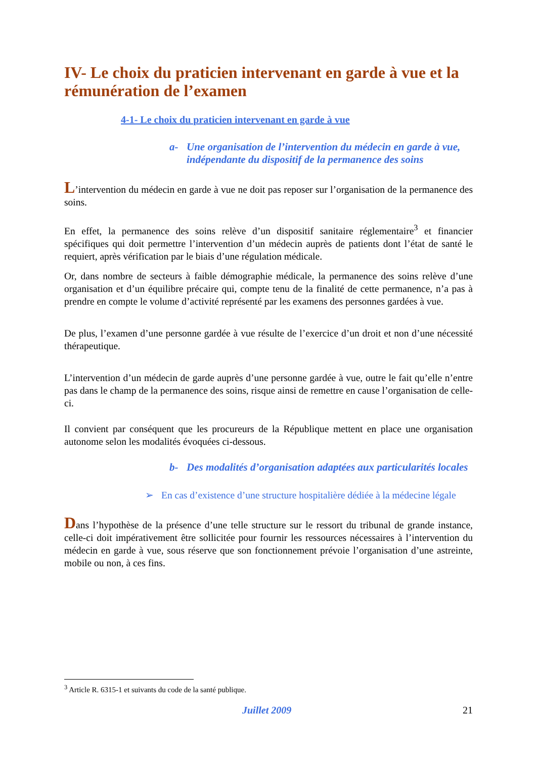IV- Le choix du praticien intervenant en garde à vue et la rémunération de l’examen
4-1- Le choix du praticien intervenant en garde à vue
a- Une organisation de l’intervention du médecin en garde à vue, indépendante du dispositif de la permanence des soins
L’intervention du médecin en garde à vue ne doit pas reposer sur l’organisation de la permanence des soins.
En effet, la permanence des soins relève d’un dispositif sanitaire réglementaire<sup>3</sup> et financier spécifiques qui doit permettre l’intervention d’un médecin auprès de patients dont l’état de santé le requiert, après vérification par le biais d’une régulation médicale.
Or, dans nombre de secteurs à faible démographie médicale, la permanence des soins relève d’une organisation et d’un équilibre précaire qui, compte tenu de la finalité de cette permanence, n’a pas à prendre en compte le volume d’activité représenté par les examens des personnes gardées à vue.
De plus, l’examen d’une personne gardée à vue résulte de l’exercice d’un droit et non d’une nécessité thérapeutique.
L’intervention d’un médecin de garde auprès d’une personne gardée à vue, outre le fait qu’elle n’entre pas dans le champ de la permanence des soins, risque ainsi de remettre en cause l’organisation de celle-ci.
Il convient par conséquent que les procureurs de la République mettent en place une organisation autonome selon les modalités évoquées ci-dessous.
b- Des modalités d’organisation adaptées aux particularités locales
➢ En cas d’existence d’une structure hospitalière dédiée à la médecine légale
Dans l’hypothèse de la présence d’une telle structure sur le ressort du tribunal de grande instance, celle-ci doit impérativement être sollicitée pour fournir les ressources nécessaires à l’intervention du médecin en garde à vue, sous réserve que son fonctionnement prévoie l’organisation d’une astreinte, mobile ou non, à ces fins.
<sup>3</sup> Article R. 6315-1 et suivants du code de la santé publique.
Juillet 2009 21